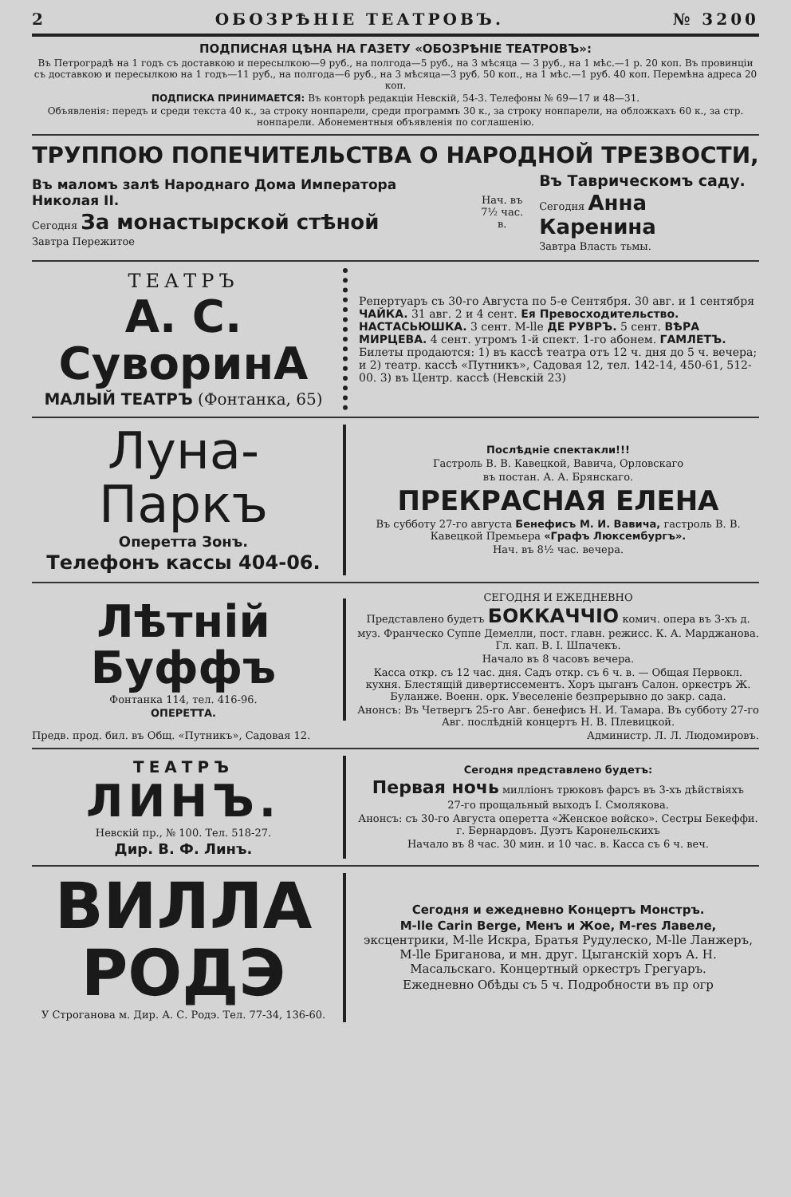2 ОБОЗРѢНІЕ ТЕАТРОВЪ. № 3200
ПОДПИСНАЯ ЦѢНА НА ГАЗЕТУ «ОБОЗРѢНІЕ ТЕАТРОВЪ»:
Въ Петроградѣ на 1 годъ съ доставкою и пересылкою—9 руб., на полгода—5 руб., на 3 мѣсяца — 3 руб., на 1 мѣс.—1 р. 20 коп. Въ провинціи съ доставкою и пересылкою на 1 годъ—11 руб., на полгода—6 руб., на 3 мѣсяца—3 руб. 50 коп., на 1 мѣс.—1 руб. 40 коп. Перемѣна адреса 20 коп.
ПОДПИСКА ПРИНИМАЕТСЯ: Въ конторѣ редакціи Невскій, 54-3. Телефоны № 69—17 и 48—31.
Объявленія: передъ и среди текста 40 к., за строку нонпарели, среди программъ 30 к., за строку нонпарели, на обложкахъ 60 к., за стр. нонпарели. Абонементныя объявленія по соглашенію.
ТРУППОЮ ПОПЕЧИТЕЛЬСТВА О НАРОДНОЙ ТРЕЗВОСТИ,
Въ маломъ залѣ Народнаго Дома Императора Николая II.
Сегодня За монастырской стѣной
Завтра Пережитое
Нач. въ
7½ час. в.
Въ Таврическомъ саду.
Сегодня Анна Каренина
Завтра Власть тьмы.
ТЕАТРЪ
А. С. СуворинА
МАЛЫЙ ТЕАТРЪ (Фонтанка, 65)
Репертуаръ съ 30-го Августа по 5-е Сентября. 30 авг. и 1 сентября ЧАЙКА. 31 авг. 2 и 4 сент. Ея Превосходительство. НАСТАСЬЮШКА. 3 сент. M-lle ДЕ РУВРЪ. 5 сент. ВѢРА МИРЦЕВА. 4 сент. утромъ 1-й спект. 1-го абонем. ГАМЛЕТЪ. Билеты продаются: 1) въ кассѣ театра отъ 12 ч. дня до 5 ч. вечера; и 2) театр. кассѣ «Путникъ», Садовая 12, тел. 142-14, 450-61, 512-00. 3) въ Центр. кассѣ (Невскій 23)
Луна-Паркъ
Оперетта Зонъ.
Телефонъ кассы 404-06.
Послѣдніе спектакли!!!
Гастроль В. В. Кавецкой, Вавича, Орловскаго
въ постан. А. А. Брянскаго.
ПРЕКРАСНАЯ ЕЛЕНА
Въ субботу 27-го августа Бенефисъ М. И. Вавича, гастроль В. В. Кавецкой Премьера «Графъ Люксембургъ».
Нач. въ 8½ час. вечера.
Лѣтній Буффъ
Фонтанка 114, тел. 416-96.
ОПЕРЕТТА.
СЕГОДНЯ И ЕЖЕДНЕВНО
Представлено будетъ БОККАЧЧІО комич. опера въ 3-хъ д. муз. Франческо Суппе Демелли, пост. главн. режисс. К. А. Марджанова. Гл. кап. В. І. Шпачекъ.
Начало въ 8 часовъ вечера.
Касса откр. съ 12 час. дня. Садъ откр. съ 6 ч. в. — Общая Первокл. кухня. Блестящій дивертиссементъ. Хоръ цыганъ Салон. оркестръ Ж. Буланже. Военн. орк. Увеселеніе безпрерывно до закр. сада.
Анонсъ: Въ Четвергъ 25-го Авг. бенефисъ Н. И. Тамара. Въ субботу 27-го Авг. послѣдній концертъ Н. В. Плевицкой.
Предв. прод. бил. въ Общ. «Путникъ», Садовая 12. Администр. Л. Л. Людомировъ.
ТЕАТРЪ
ЛИНЪ.
Невскій пр., № 100. Тел. 518-27.
Дир. В. Ф. Линъ.
Сегодня представлено будетъ:
Первая ночь милліонъ трюковъ фарсъ въ 3-хъ дѣйствіяхъ
27-го прощальный выходъ І. Смолякова.
Анонсъ: съ 30-го Августа оперетта «Женское войско». Сестры Бекеффи. г. Бернардовъ. Дуэтъ Каронельскихъ
Начало въ 8 час. 30 мин. и 10 час. в. Касса съ 6 ч. веч.
ВИЛЛА РОДЭ
У Строганова м. Дир. А. С. Родэ. Тел. 77-34, 136-60.
Сегодня и ежедневно Концертъ Монстръ.
M-lle Carin Berge, Менъ и Жое, M-res Лавеле, эксцентрики, M-lle Искра, Братья Рудулеско, M-lle Ланжеръ, M-lle Бриганова, и мн. друг. Цыганскій хоръ А. Н. Масальскаго. Концертный оркестръ Грегуаръ.
Ежедневно Обѣды съ 5 ч. Подробности въ пр огр